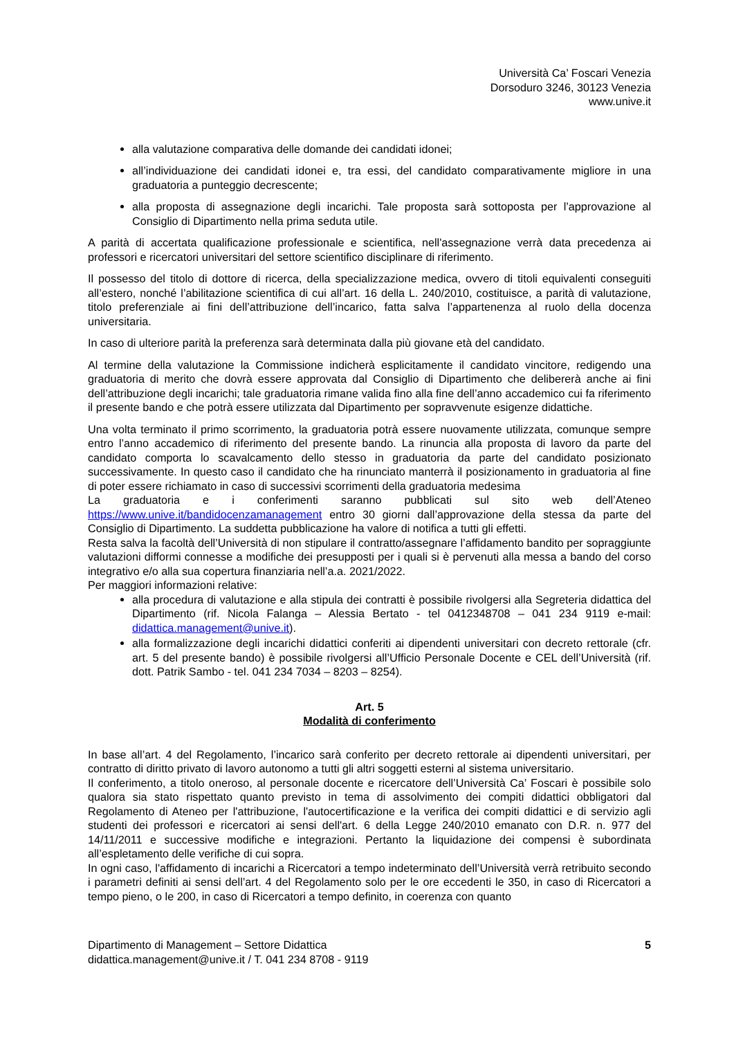Università Ca’ Foscari Venezia
Dorsoduro 3246, 30123 Venezia
www.unive.it
alla valutazione comparativa delle domande dei candidati idonei;
all’individuazione dei candidati idonei e, tra essi, del candidato comparativamente migliore in una graduatoria a punteggio decrescente;
alla proposta di assegnazione degli incarichi. Tale proposta sarà sottoposta per l’approvazione al Consiglio di Dipartimento nella prima seduta utile.
A parità di accertata qualificazione professionale e scientifica, nell'assegnazione verrà data precedenza ai professori e ricercatori universitari del settore scientifico disciplinare di riferimento.
Il possesso del titolo di dottore di ricerca, della specializzazione medica, ovvero di titoli equivalenti conseguiti all’estero, nonché l’abilitazione scientifica di cui all’art. 16 della L. 240/2010, costituisce, a parità di valutazione, titolo preferenziale ai fini dell’attribuzione dell’incarico, fatta salva l’appartenenza al ruolo della docenza universitaria.
In caso di ulteriore parità la preferenza sarà determinata dalla più giovane età del candidato.
Al termine della valutazione la Commissione indicherà esplicitamente il candidato vincitore, redigendo una graduatoria di merito che dovrà essere approvata dal Consiglio di Dipartimento che delibererà anche ai fini dell’attribuzione degli incarichi; tale graduatoria rimane valida fino alla fine dell’anno accademico cui fa riferimento il presente bando e che potrà essere utilizzata dal Dipartimento per sopravvenute esigenze didattiche.
Una volta terminato il primo scorrimento, la graduatoria potrà essere nuovamente utilizzata, comunque sempre entro l’anno accademico di riferimento del presente bando. La rinuncia alla proposta di lavoro da parte del candidato comporta lo scavalcamento dello stesso in graduatoria da parte del candidato posizionato successivamente. In questo caso il candidato che ha rinunciato manterrà il posizionamento in graduatoria al fine di poter essere richiamato in caso di successivi scorrimenti della graduatoria medesima
La graduatoria e i conferimenti saranno pubblicati sul sito web dell’Ateneo https://www.unive.it/bandidocenzamanagement entro 30 giorni dall’approvazione della stessa da parte del Consiglio di Dipartimento. La suddetta pubblicazione ha valore di notifica a tutti gli effetti.
Resta salva la facoltà dell’Università di non stipulare il contratto/assegnare l’affidamento bandito per sopraggiunte valutazioni difformi connesse a modifiche dei presupposti per i quali si è pervenuti alla messa a bando del corso integrativo e/o alla sua copertura finanziaria nell’a.a. 2021/2022.
Per maggiori informazioni relative:
alla procedura di valutazione e alla stipula dei contratti è possibile rivolgersi alla Segreteria didattica del Dipartimento (rif. Nicola Falanga – Alessia Bertato - tel 0412348708 – 041 234 9119 e-mail: didattica.management@unive.it).
alla formalizzazione degli incarichi didattici conferiti ai dipendenti universitari con decreto rettorale (cfr. art. 5 del presente bando) è possibile rivolgersi all’Ufficio Personale Docente e CEL dell’Università (rif. dott. Patrik Sambo - tel. 041 234 7034 – 8203 – 8254).
Art. 5
Modalità di conferimento
In base all’art. 4 del Regolamento, l’incarico sarà conferito per decreto rettorale ai dipendenti universitari, per contratto di diritto privato di lavoro autonomo a tutti gli altri soggetti esterni al sistema universitario.
Il conferimento, a titolo oneroso, al personale docente e ricercatore dell’Università Ca’ Foscari è possibile solo qualora sia stato rispettato quanto previsto in tema di assolvimento dei compiti didattici obbligatori dal Regolamento di Ateneo per l'attribuzione, l'autocertificazione e la verifica dei compiti didattici e di servizio agli studenti dei professori e ricercatori ai sensi dell'art. 6 della Legge 240/2010 emanato con D.R. n. 977 del 14/11/2011 e successive modifiche e integrazioni. Pertanto la liquidazione dei compensi è subordinata all’espletamento delle verifiche di cui sopra.
In ogni caso, l'affidamento di incarichi a Ricercatori a tempo indeterminato dell’Università verrà retribuito secondo i parametri definiti ai sensi dell’art. 4 del Regolamento solo per le ore eccedenti le 350, in caso di Ricercatori a tempo pieno, o le 200, in caso di Ricercatori a tempo definito, in coerenza con quanto
Dipartimento di Management – Settore Didattica
didattica.management@unive.it / T. 041 234 8708 - 9119
5